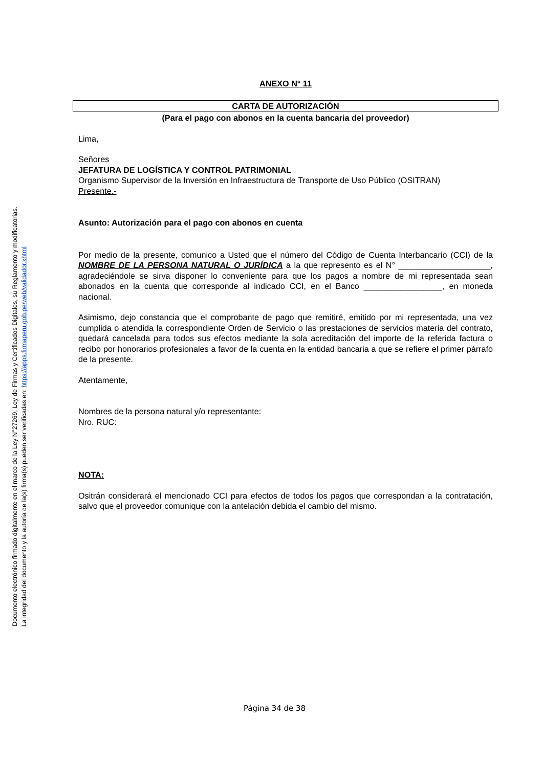Documento electrónico firmado digitalmente en el marco de la Ley N°27269, Ley de Firmas y Certificados Digitales, su Reglamento y modificatorias.
La integridad del documento y la autoría de la(s) firma(s) pueden ser verificadas en: https://apps.firmaperu.gob.pe/web/validador.xhtml
ANEXO N° 11
CARTA DE AUTORIZACIÓN
(Para el pago con abonos en la cuenta bancaria del proveedor)
Lima,
Señores
JEFATURA DE LOGÍSTICA Y CONTROL PATRIMONIAL
Organismo Supervisor de la Inversión en Infraestructura de Transporte de Uso Público (OSITRAN)
Presente.-
Asunto: Autorización para el pago con abonos en cuenta
Por medio de la presente, comunico a Usted que el número del Código de Cuenta Interbancario (CCI) de la NOMBRE DE LA PERSONA NATURAL O JURÍDICA a la que represento es el N° ____________________, agradeciéndole se sirva disponer lo conveniente para que los pagos a nombre de mi representada sean abonados en la cuenta que corresponde al indicado CCI, en el Banco _________________, en moneda nacional.
Asimismo, dejo constancia que el comprobante de pago que remitiré, emitido por mi representada, una vez cumplida o atendida la correspondiente Orden de Servicio o las prestaciones de servicios materia del contrato, quedará cancelada para todos sus efectos mediante la sola acreditación del importe de la referida factura o recibo por honorarios profesionales a favor de la cuenta en la entidad bancaria a que se refiere el primer párrafo de la presente.
Atentamente,
Nombres de la persona natural y/o representante:
Nro. RUC:
NOTA:
Ositrán considerará el mencionado CCI para efectos de todos los pagos que correspondan a la contratación, salvo que el proveedor comunique con la antelación debida el cambio del mismo.
Página 34 de 38